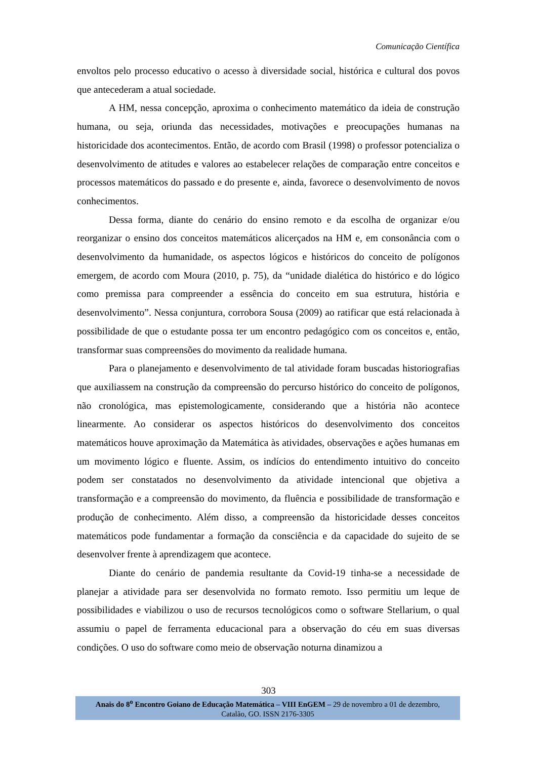Comunicação Científica
envoltos pelo processo educativo o acesso à diversidade social, histórica e cultural dos povos que antecederam a atual sociedade.
A HM, nessa concepção, aproxima o conhecimento matemático da ideia de construção humana, ou seja, oriunda das necessidades, motivações e preocupações humanas na historicidade dos acontecimentos. Então, de acordo com Brasil (1998) o professor potencializa o desenvolvimento de atitudes e valores ao estabelecer relações de comparação entre conceitos e processos matemáticos do passado e do presente e, ainda, favorece o desenvolvimento de novos conhecimentos.
Dessa forma, diante do cenário do ensino remoto e da escolha de organizar e/ou reorganizar o ensino dos conceitos matemáticos alicerçados na HM e, em consonância com o desenvolvimento da humanidade, os aspectos lógicos e históricos do conceito de polígonos emergem, de acordo com Moura (2010, p. 75), da “unidade dialética do histórico e do lógico como premissa para compreender a essência do conceito em sua estrutura, história e desenvolvimento”. Nessa conjuntura, corrobora Sousa (2009) ao ratificar que está relacionada à possibilidade de que o estudante possa ter um encontro pedagógico com os conceitos e, então, transformar suas compreensões do movimento da realidade humana.
Para o planejamento e desenvolvimento de tal atividade foram buscadas historiografias que auxiliassem na construção da compreensão do percurso histórico do conceito de polígonos, não cronológica, mas epistemologicamente, considerando que a história não acontece linearmente. Ao considerar os aspectos históricos do desenvolvimento dos conceitos matemáticos houve aproximação da Matemática às atividades, observações e ações humanas em um movimento lógico e fluente. Assim, os indícios do entendimento intuitivo do conceito podem ser constatados no desenvolvimento da atividade intencional que objetiva a transformação e a compreensão do movimento, da fluência e possibilidade de transformação e produção de conhecimento. Além disso, a compreensão da historicidade desses conceitos matemáticos pode fundamentar a formação da consciência e da capacidade do sujeito de se desenvolver frente à aprendizagem que acontece.
Diante do cenário de pandemia resultante da Covid-19 tinha-se a necessidade de planejar a atividade para ser desenvolvida no formato remoto. Isso permitiu um leque de possibilidades e viabilizou o uso de recursos tecnológicos como o software Stellarium, o qual assumiu o papel de ferramenta educacional para a observação do céu em suas diversas condições. O uso do software como meio de observação noturna dinamizou a
303
Anais do 8<sup>o</sup> Encontro Goiano de Educação Matemática – VIII EnGEM – 29 de novembro a 01 de dezembro,
Catalão, GO. ISSN 2176-3305